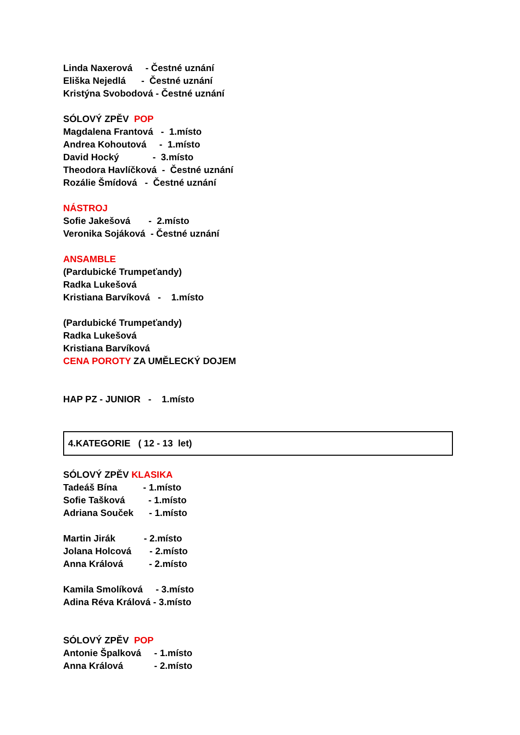Linda Naxerová - Čestné uznání
Eliška Nejedlá - Čestné uznání
Kristýna Svobodová - Čestné uznání
SÓLOVÝ ZPĚV POP
Magdalena Frantová - 1.místo
Andrea Kohoutová - 1.místo
David Hocký - 3.místo
Theodora Havlíčková - Čestné uznání
Rozálie Šmídová - Čestné uznání
NÁSTROJ
Sofie Jakešová - 2.místo
Veronika Sojáková - Čestné uznání
ANSAMBLE
(Pardubické Trumpeťandy)
Radka Lukešová
Kristiana Barvíková - 1.místo
(Pardubické Trumpeťandy)
Radka Lukešová
Kristiana Barvíková
CENA POROTY ZA UMĚLECKÝ DOJEM
HAP PZ - JUNIOR - 1.místo
4.KATEGORIE ( 12 - 13 let)
SÓLOVÝ ZPĚV KLASIKA
Tadeáš Bína - 1.místo
Sofie Tašková - 1.místo
Adriana Souček - 1.místo
Martin Jirák - 2.místo
Jolana Holcová - 2.místo
Anna Králová - 2.místo
Kamila Smolíková - 3.místo
Adina Réva Králová - 3.místo
SÓLOVÝ ZPĚV POP
Antonie Špalková - 1.místo
Anna Králová - 2.místo